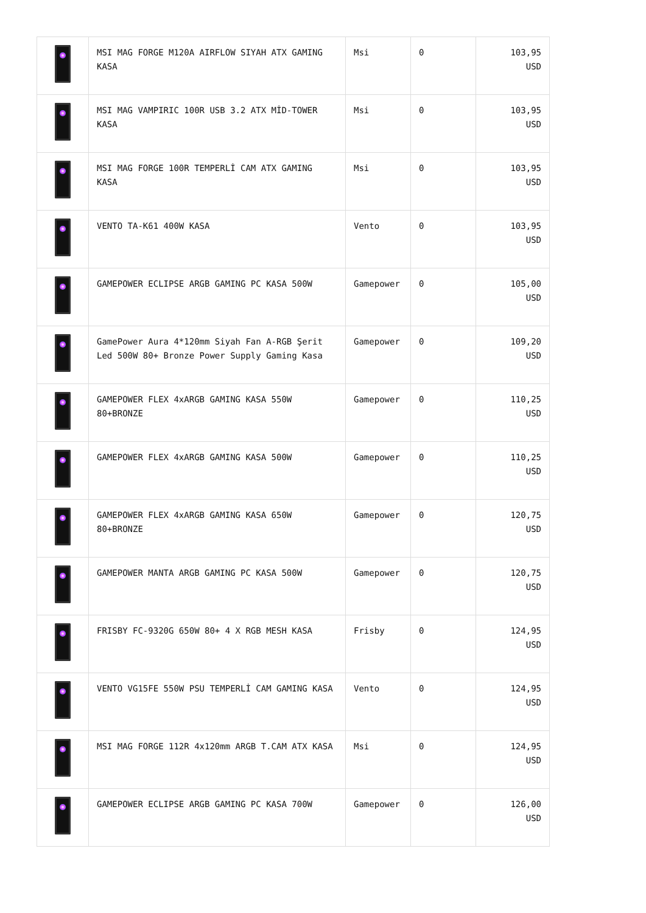| | MSI MAG FORGE M120A AIRFLOW SIYAH ATX GAMING KASA | Msi | 0 | 103,95 USD |
| | MSI MAG VAMPIRIC 100R USB 3.2 ATX MİD-TOWER KASA | Msi | 0 | 103,95 USD |
| | MSI MAG FORGE 100R TEMPERLİ CAM ATX GAMING KASA | Msi | 0 | 103,95 USD |
| | VENTO TA-K61 400W KASA | Vento | 0 | 103,95 USD |
| | GAMEPOWER ECLIPSE ARGB GAMING PC KASA 500W | Gamepower | 0 | 105,00 USD |
| | GamePower Aura 4*120mm Siyah Fan A-RGB Şerit Led 500W 80+ Bronze Power Supply Gaming Kasa | Gamepower | 0 | 109,20 USD |
| | GAMEPOWER FLEX 4xARGB GAMING KASA 550W 80+BRONZE | Gamepower | 0 | 110,25 USD |
| | GAMEPOWER FLEX 4xARGB GAMING KASA 500W | Gamepower | 0 | 110,25 USD |
| | GAMEPOWER FLEX 4xARGB GAMING KASA 650W 80+BRONZE | Gamepower | 0 | 120,75 USD |
| | GAMEPOWER MANTA ARGB GAMING PC KASA 500W | Gamepower | 0 | 120,75 USD |
| | FRISBY FC-9320G 650W 80+ 4 X RGB MESH KASA | Frisby | 0 | 124,95 USD |
| | VENTO VG15FE 550W PSU TEMPERLİ CAM GAMING KASA | Vento | 0 | 124,95 USD |
| | MSI MAG FORGE 112R 4x120mm ARGB T.CAM ATX KASA | Msi | 0 | 124,95 USD |
| | GAMEPOWER ECLIPSE ARGB GAMING PC KASA 700W | Gamepower | 0 | 126,00 USD |